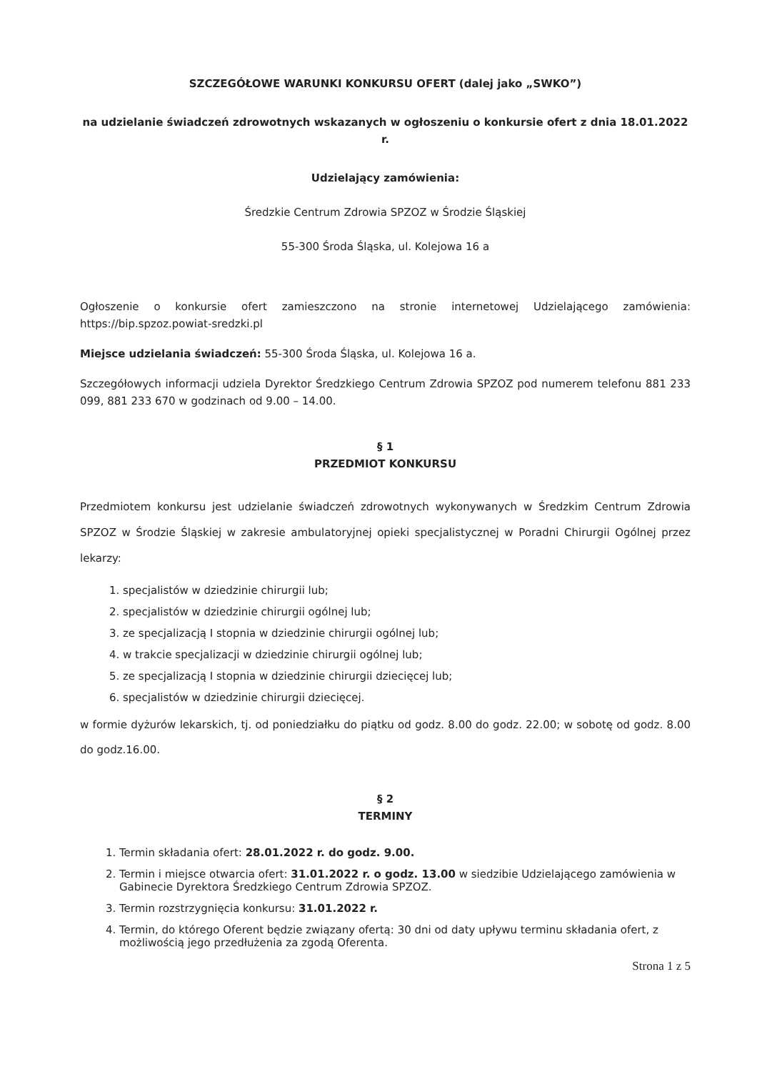SZCZEGÓŁOWE WARUNKI KONKURSU OFERT (dalej jako „SWKO”)
na udzielanie świadczeń zdrowotnych wskazanych w ogłoszeniu o konkursie ofert z dnia 18.01.2022 r.
Udzielający zamówienia:
Średzkie Centrum Zdrowia SPZOZ w Środzie Śląskiej
55-300 Środa Śląska, ul. Kolejowa 16 a
Ogłoszenie o konkursie ofert zamieszczono na stronie internetowej Udzielającego zamówienia: https://bip.spzoz.powiat-sredzki.pl
Miejsce udzielania świadczeń: 55-300 Środa Śląska, ul. Kolejowa 16 a.
Szczegółowych informacji udziela Dyrektor Średzkiego Centrum Zdrowia SPZOZ pod numerem telefonu 881 233 099, 881 233 670 w godzinach od 9.00 – 14.00.
§ 1
PRZEDMIOT KONKURSU
Przedmiotem konkursu jest udzielanie świadczeń zdrowotnych wykonywanych w Średzkim Centrum Zdrowia SPZOZ w Środzie Śląskiej w zakresie ambulatoryjnej opieki specjalistycznej w Poradni Chirurgii Ogólnej przez lekarzy:
1. specjalistów w dziedzinie chirurgii lub;
2. specjalistów w dziedzinie chirurgii ogólnej lub;
3. ze specjalizacją I stopnia w dziedzinie chirurgii ogólnej lub;
4. w trakcie specjalizacji w dziedzinie chirurgii ogólnej lub;
5. ze specjalizacją I stopnia w dziedzinie chirurgii dziecięcej lub;
6. specjalistów w dziedzinie chirurgii dziecięcej.
w formie dyżurów lekarskich, tj. od poniedziałku do piątku od godz. 8.00 do godz. 22.00; w sobotę od godz. 8.00 do godz.16.00.
§ 2
TERMINY
1. Termin składania ofert: 28.01.2022 r. do godz. 9.00.
2. Termin i miejsce otwarcia ofert: 31.01.2022 r. o godz. 13.00 w siedzibie Udzielającego zamówienia w Gabinecie Dyrektora Średzkiego Centrum Zdrowia SPZOZ.
3. Termin rozstrzygnięcia konkursu: 31.01.2022 r.
4. Termin, do którego Oferent będzie związany ofertą: 30 dni od daty upływu terminu składania ofert, z możliwością jego przedłużenia za zgodą Oferenta.
Strona 1 z 5